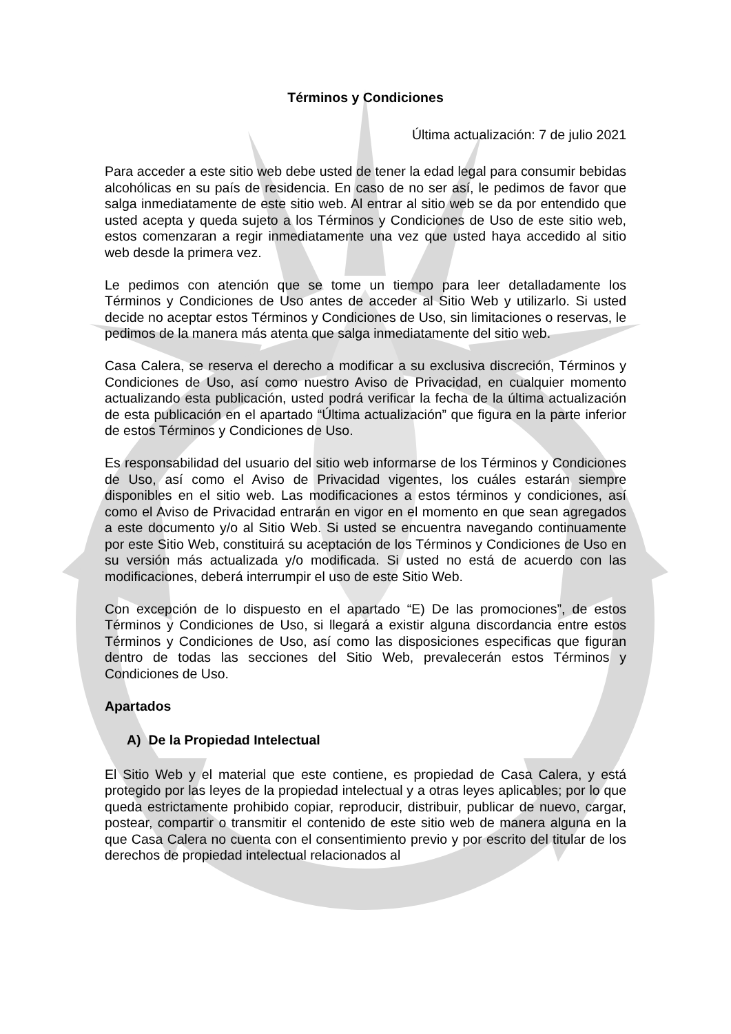Términos y Condiciones
Última actualización: 7 de julio 2021
Para acceder a este sitio web debe usted de tener la edad legal para consumir bebidas alcohólicas en su país de residencia. En caso de no ser así, le pedimos de favor que salga inmediatamente de este sitio web. Al entrar al sitio web se da por entendido que usted acepta y queda sujeto a los Términos y Condiciones de Uso de este sitio web, estos comenzaran a regir inmediatamente una vez que usted haya accedido al sitio web desde la primera vez.
Le pedimos con atención que se tome un tiempo para leer detalladamente los Términos y Condiciones de Uso antes de acceder al Sitio Web y utilizarlo. Si usted decide no aceptar estos Términos y Condiciones de Uso, sin limitaciones o reservas, le pedimos de la manera más atenta que salga inmediatamente del sitio web.
Casa Calera, se reserva el derecho a modificar a su exclusiva discreción, Términos y Condiciones de Uso, así como nuestro Aviso de Privacidad, en cualquier momento actualizando esta publicación, usted podrá verificar la fecha de la última actualización de esta publicación en el apartado “Última actualización” que figura en la parte inferior de estos Términos y Condiciones de Uso.
Es responsabilidad del usuario del sitio web informarse de los Términos y Condiciones de Uso, así como el Aviso de Privacidad vigentes, los cuáles estarán siempre disponibles en el sitio web. Las modificaciones a estos términos y condiciones, así como el Aviso de Privacidad entrarán en vigor en el momento en que sean agregados a este documento y/o al Sitio Web. Si usted se encuentra navegando continuamente por este Sitio Web, constituirá su aceptación de los Términos y Condiciones de Uso en su versión más actualizada y/o modificada. Si usted no está de acuerdo con las modificaciones, deberá interrumpir el uso de este Sitio Web.
Con excepción de lo dispuesto en el apartado “E) De las promociones”, de estos Términos y Condiciones de Uso, si llegará a existir alguna discordancia entre estos Términos y Condiciones de Uso, así como las disposiciones especificas que figuran dentro de todas las secciones del Sitio Web, prevalecerán estos Términos y Condiciones de Uso.
Apartados
A) De la Propiedad Intelectual
El Sitio Web y el material que este contiene, es propiedad de Casa Calera, y está protegido por las leyes de la propiedad intelectual y a otras leyes aplicables; por lo que queda estrictamente prohibido copiar, reproducir, distribuir, publicar de nuevo, cargar, postear, compartir o transmitir el contenido de este sitio web de manera alguna en la que Casa Calera no cuenta con el consentimiento previo y por escrito del titular de los derechos de propiedad intelectual relacionados al